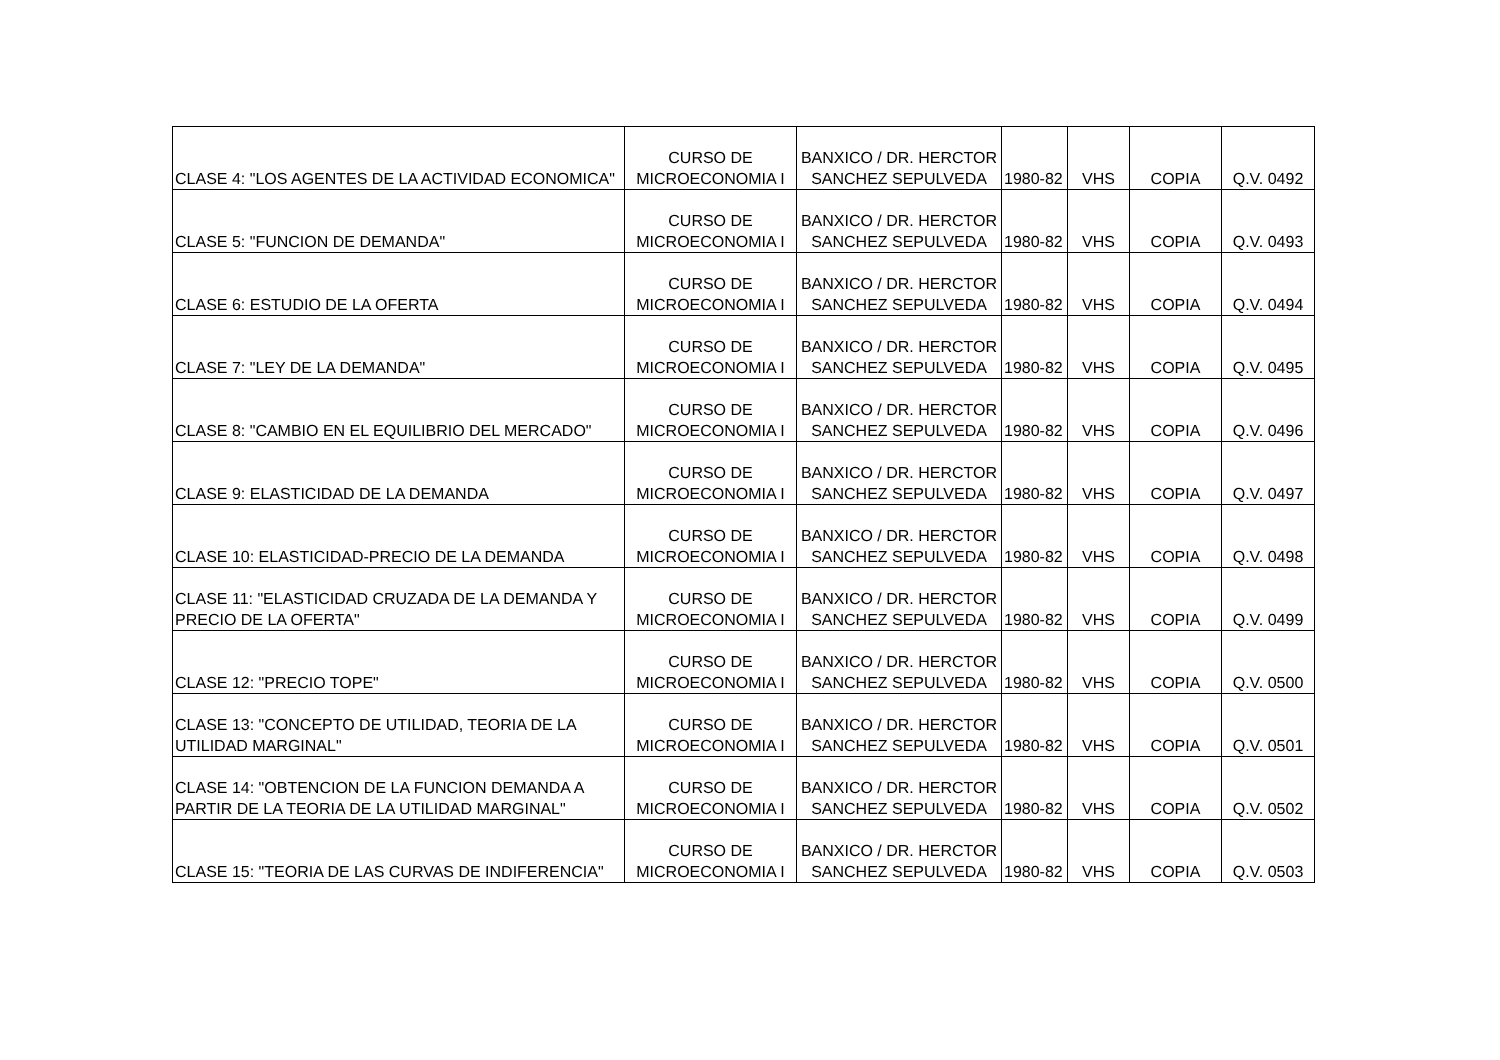| CLASE 4: "LOS AGENTES DE LA ACTIVIDAD ECONOMICA" | CURSO DE MICROECONOMIA I | BANXICO / DR. HERCTOR SANCHEZ SEPULVEDA | 1980-82 | VHS | COPIA | Q.V. 0492 |
| CLASE 5: "FUNCION DE DEMANDA" | CURSO DE MICROECONOMIA I | BANXICO / DR. HERCTOR SANCHEZ SEPULVEDA | 1980-82 | VHS | COPIA | Q.V. 0493 |
| CLASE 6: ESTUDIO DE LA OFERTA | CURSO DE MICROECONOMIA I | BANXICO / DR. HERCTOR SANCHEZ SEPULVEDA | 1980-82 | VHS | COPIA | Q.V. 0494 |
| CLASE 7: "LEY DE LA DEMANDA" | CURSO DE MICROECONOMIA I | BANXICO / DR. HERCTOR SANCHEZ SEPULVEDA | 1980-82 | VHS | COPIA | Q.V. 0495 |
| CLASE 8: "CAMBIO EN EL EQUILIBRIO DEL MERCADO" | CURSO DE MICROECONOMIA I | BANXICO / DR. HERCTOR SANCHEZ SEPULVEDA | 1980-82 | VHS | COPIA | Q.V. 0496 |
| CLASE 9: ELASTICIDAD DE LA DEMANDA | CURSO DE MICROECONOMIA I | BANXICO / DR. HERCTOR SANCHEZ SEPULVEDA | 1980-82 | VHS | COPIA | Q.V. 0497 |
| CLASE 10: ELASTICIDAD-PRECIO DE LA DEMANDA | CURSO DE MICROECONOMIA I | BANXICO / DR. HERCTOR SANCHEZ SEPULVEDA | 1980-82 | VHS | COPIA | Q.V. 0498 |
| CLASE 11: "ELASTICIDAD CRUZADA DE LA DEMANDA Y PRECIO DE LA OFERTA" | CURSO DE MICROECONOMIA I | BANXICO / DR. HERCTOR SANCHEZ SEPULVEDA | 1980-82 | VHS | COPIA | Q.V. 0499 |
| CLASE 12: "PRECIO TOPE" | CURSO DE MICROECONOMIA I | BANXICO / DR. HERCTOR SANCHEZ SEPULVEDA | 1980-82 | VHS | COPIA | Q.V. 0500 |
| CLASE 13: "CONCEPTO DE UTILIDAD, TEORIA DE LA UTILIDAD MARGINAL" | CURSO DE MICROECONOMIA I | BANXICO / DR. HERCTOR SANCHEZ SEPULVEDA | 1980-82 | VHS | COPIA | Q.V. 0501 |
| CLASE 14: "OBTENCION DE LA FUNCION DEMANDA A PARTIR DE LA TEORIA DE LA UTILIDAD MARGINAL" | CURSO DE MICROECONOMIA I | BANXICO / DR. HERCTOR SANCHEZ SEPULVEDA | 1980-82 | VHS | COPIA | Q.V. 0502 |
| CLASE 15: "TEORIA DE LAS CURVAS DE INDIFERENCIA" | CURSO DE MICROECONOMIA I | BANXICO / DR. HERCTOR SANCHEZ SEPULVEDA | 1980-82 | VHS | COPIA | Q.V. 0503 |